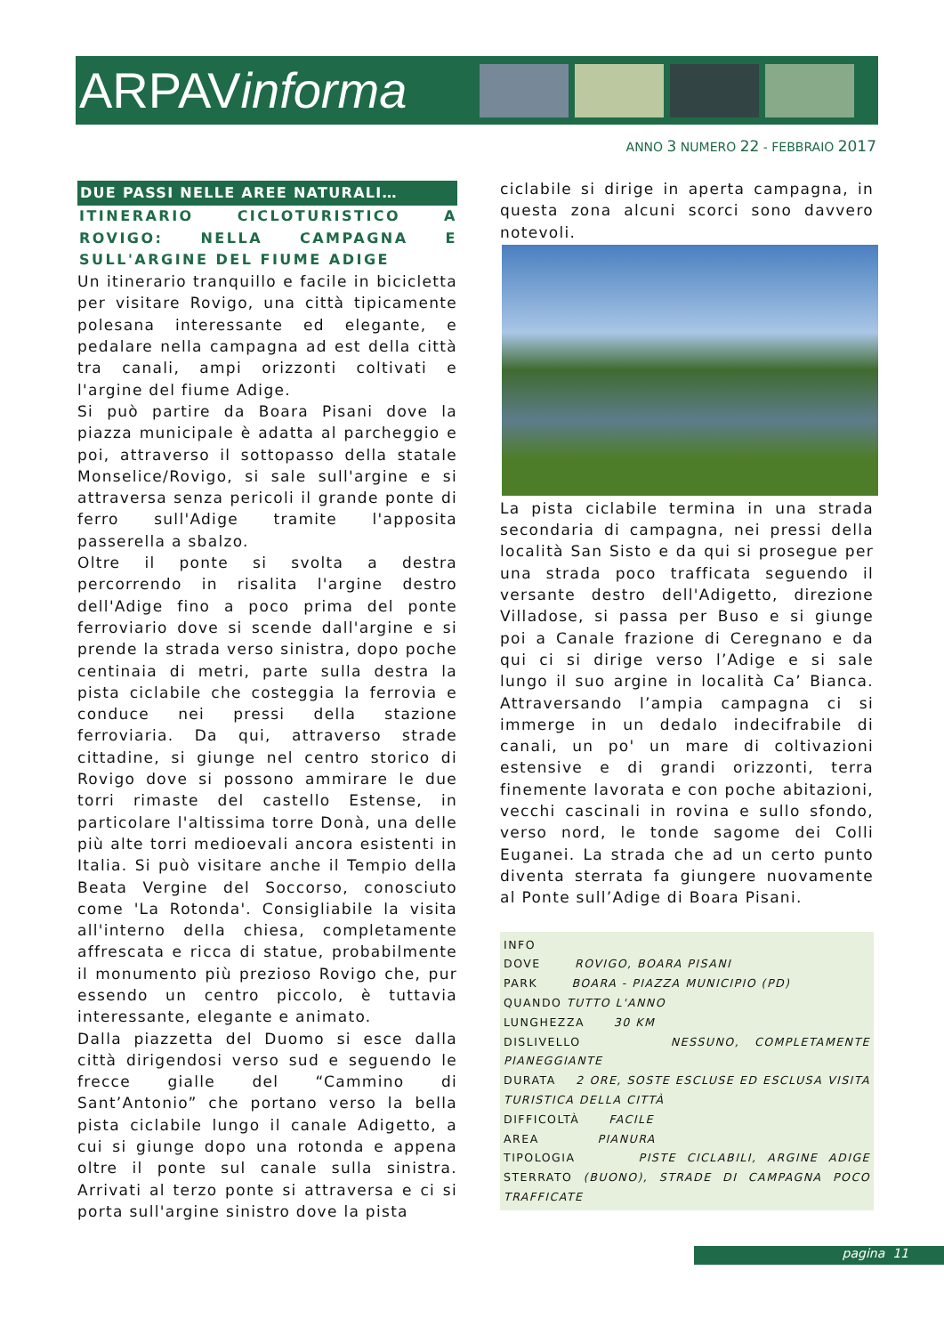ARPAVinforma
ANNO 3 NUMERO 22 - FEBBRAIO 2017
DUE PASSI NELLE AREE NATURALI…
ITINERARIO CICLOTURISTICO A ROVIGO: NELLA CAMPAGNA E SULL'ARGINE DEL FIUME ADIGE
Un itinerario tranquillo e facile in bicicletta per visitare Rovigo, una città tipicamente polesana interessante ed elegante, e pedalare nella campagna ad est della città tra canali, ampi orizzonti coltivati e l'argine del fiume Adige.
Si può partire da Boara Pisani dove la piazza municipale è adatta al parcheggio e poi, attraverso il sottopasso della statale Monselice/Rovigo, si sale sull'argine e si attraversa senza pericoli il grande ponte di ferro sull'Adige tramite l'apposita passerella a sbalzo.
Oltre il ponte si svolta a destra percorrendo in risalita l'argine destro dell'Adige fino a poco prima del ponte ferroviario dove si scende dall'argine e si prende la strada verso sinistra, dopo poche centinaia di metri, parte sulla destra la pista ciclabile che costeggia la ferrovia e conduce nei pressi della stazione ferroviaria. Da qui, attraverso strade cittadine, si giunge nel centro storico di Rovigo dove si possono ammirare le due torri rimaste del castello Estense, in particolare l'altissima torre Donà, una delle più alte torri medioevali ancora esistenti in Italia. Si può visitare anche il Tempio della Beata Vergine del Soccorso, conosciuto come 'La Rotonda'. Consigliabile la visita all'interno della chiesa, completamente affrescata e ricca di statue, probabilmente il monumento più prezioso Rovigo che, pur essendo un centro piccolo, è tuttavia interessante, elegante e animato.
Dalla piazzetta del Duomo si esce dalla città dirigendosi verso sud e seguendo le frecce gialle del “Cammino di Sant’Antonio” che portano verso la bella pista ciclabile lungo il canale Adigetto, a cui si giunge dopo una rotonda e appena oltre il ponte sul canale sulla sinistra. Arrivati al terzo ponte si attraversa e ci si porta sull'argine sinistro dove la pista
ciclabile si dirige in aperta campagna, in questa zona alcuni scorci sono davvero notevoli.
La pista ciclabile termina in una strada secondaria di campagna, nei pressi della località San Sisto e da qui si prosegue per una strada poco trafficata seguendo il versante destro dell'Adigetto, direzione Villadose, si passa per Buso e si giunge poi a Canale frazione di Ceregnano e da qui ci si dirige verso l’Adige e si sale lungo il suo argine in località Ca’ Bianca. Attraversando l’ampia campagna ci si immerge in un dedalo indecifrabile di canali, un po' un mare di coltivazioni estensive e di grandi orizzonti, terra finemente lavorata e con poche abitazioni, vecchi cascinali in rovina e sullo sfondo, verso nord, le tonde sagome dei Colli Euganei. La strada che ad un certo punto diventa sterrata fa giungere nuovamente al Ponte sull’Adige di Boara Pisani.
INFO
DOVE ROVIGO, BOARA PISANI
PARK BOARA - PIAZZA MUNICIPIO (PD)
QUANDO TUTTO L'ANNO
LUNGHEZZA 30 KM
DISLIVELLO NESSUNO, COMPLETAMENTE PIANEGGIANTE
DURATA 2 ORE, SOSTE ESCLUSE ED ESCLUSA VISITA TURISTICA DELLA CITTÀ
DIFFICOLTÀ FACILE
AREA PIANURA
TIPOLOGIA PISTE CICLABILI, ARGINE ADIGE STERRATO (BUONO), STRADE DI CAMPAGNA POCO TRAFFICATE
pagina 11